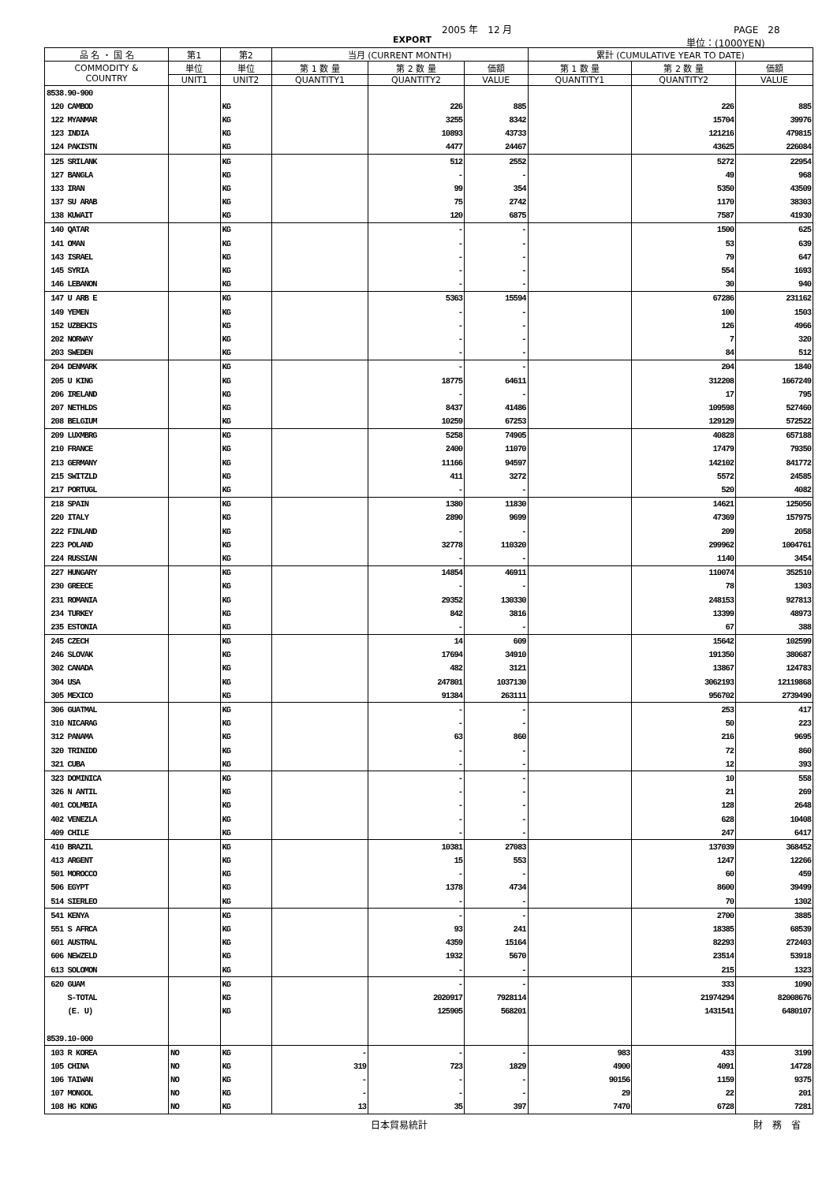2005 年　12 月 PAGE　28
EXPORT 単位：(1000YEN)
| 品 名 ・ 国 名 | 第1 | 第2 | 当月 (CURRENT MONTH) | | | 累計 (CUMULATIVE YEAR TO DATE) | | |
| --- | --- | --- | --- | --- | --- | --- | --- | --- |
| COMMODITY & COUNTRY | 単位 | 単位 | 第 1 数 量 | 第 2 数 量 | 価額 | 第 1 数 量 | 第 2 数 量 | 価額 |
| | UNIT1 | UNIT2 | QUANTITY1 | QUANTITY2 | VALUE | QUANTITY1 | QUANTITY2 | VALUE |
| 8538.90-900 | | | | | | | | |
| 120 CAMBOD | | KG | | 226 | 885 | | 226 | 885 |
| 122 MYANMAR | | KG | | 3255 | 8342 | | 15704 | 39976 |
| 123 INDIA | | KG | | 10893 | 43733 | | 121216 | 479815 |
| 124 PAKISTN | | KG | | 4477 | 24467 | | 43625 | 226084 |
| 125 SRILANK | | KG | | 512 | 2552 | | 5272 | 22954 |
| 127 BANGLA | | KG | | - | - | | 49 | 968 |
| 133 IRAN | | KG | | 99 | 354 | | 5350 | 43509 |
| 137 SU ARAB | | KG | | 75 | 2742 | | 1170 | 38303 |
| 138 KUWAIT | | KG | | 120 | 6875 | | 7587 | 41930 |
| 140 QATAR | | KG | | - | - | | 1500 | 625 |
| 141 OMAN | | KG | | - | - | | 53 | 639 |
| 143 ISRAEL | | KG | | - | - | | 79 | 647 |
| 145 SYRIA | | KG | | - | - | | 554 | 1693 |
| 146 LEBANON | | KG | | - | - | | 30 | 940 |
| 147 U ARB E | | KG | | 5363 | 15594 | | 67286 | 231162 |
| 149 YEMEN | | KG | | - | - | | 100 | 1503 |
| 152 UZBEKIS | | KG | | - | - | | 126 | 4966 |
| 202 NORWAY | | KG | | - | - | | 7 | 320 |
| 203 SWEDEN | | KG | | - | - | | 84 | 512 |
| 204 DENMARK | | KG | | - | - | | 204 | 1840 |
| 205 U KING | | KG | | 18775 | 64611 | | 312208 | 1667249 |
| 206 IRELAND | | KG | | - | - | | 17 | 795 |
| 207 NETHLDS | | KG | | 8437 | 41486 | | 109598 | 527460 |
| 208 BELGIUM | | KG | | 10259 | 67253 | | 129129 | 572522 |
| 209 LUXMBRG | | KG | | 5258 | 74905 | | 40828 | 657188 |
| 210 FRANCE | | KG | | 2400 | 11070 | | 17479 | 79350 |
| 213 GERMANY | | KG | | 11166 | 94597 | | 142102 | 841772 |
| 215 SWITZLD | | KG | | 411 | 3272 | | 5572 | 24585 |
| 217 PORTUGL | | KG | | - | - | | 520 | 4082 |
| 218 SPAIN | | KG | | 1380 | 11830 | | 14621 | 125056 |
| 220 ITALY | | KG | | 2890 | 9699 | | 47369 | 157975 |
| 222 FINLAND | | KG | | - | - | | 209 | 2058 |
| 223 POLAND | | KG | | 32778 | 110320 | | 299962 | 1004761 |
| 224 RUSSIAN | | KG | | - | - | | 1140 | 3454 |
| 227 HUNGARY | | KG | | 14854 | 46911 | | 110074 | 352510 |
| 230 GREECE | | KG | | - | - | | 78 | 1303 |
| 231 ROMANIA | | KG | | 29352 | 130330 | | 248153 | 927813 |
| 234 TURKEY | | KG | | 842 | 3816 | | 13399 | 48973 |
| 235 ESTONIA | | KG | | - | - | | 67 | 388 |
| 245 CZECH | | KG | | 14 | 609 | | 15642 | 102599 |
| 246 SLOVAK | | KG | | 17694 | 34910 | | 191350 | 380687 |
| 302 CANADA | | KG | | 482 | 3121 | | 13867 | 124783 |
| 304 USA | | KG | | 247801 | 1037130 | | 3062193 | 12119868 |
| 305 MEXICO | | KG | | 91384 | 263111 | | 956702 | 2739490 |
| 306 GUATMAL | | KG | | - | - | | 253 | 417 |
| 310 NICARAG | | KG | | - | - | | 50 | 223 |
| 312 PANAMA | | KG | | 63 | 860 | | 216 | 9695 |
| 320 TRINIDD | | KG | | - | - | | 72 | 860 |
| 321 CUBA | | KG | | - | - | | 12 | 393 |
| 323 DOMINICA | | KG | | - | - | | 10 | 558 |
| 326 N ANTIL | | KG | | - | - | | 21 | 269 |
| 401 COLMBIA | | KG | | - | - | | 128 | 2648 |
| 402 VENEZLA | | KG | | - | - | | 628 | 10408 |
| 409 CHILE | | KG | | - | - | | 247 | 6417 |
| 410 BRAZIL | | KG | | 10381 | 27083 | | 137039 | 368452 |
| 413 ARGENT | | KG | | 15 | 553 | | 1247 | 12266 |
| 501 MOROCCO | | KG | | - | - | | 60 | 459 |
| 506 EGYPT | | KG | | 1378 | 4734 | | 8600 | 39499 |
| 514 SIERLEO | | KG | | - | - | | 70 | 1302 |
| 541 KENYA | | KG | | - | - | | 2700 | 3885 |
| 551 S AFRCA | | KG | | 93 | 241 | | 18385 | 68539 |
| 601 AUSTRAL | | KG | | 4359 | 15164 | | 82293 | 272403 |
| 606 NEWZELD | | KG | | 1932 | 5670 | | 23514 | 53918 |
| 613 SOLOMON | | KG | | - | - | | 215 | 1323 |
| 620 GUAM | | KG | | - | - | | 333 | 1090 |
| S-TOTAL | | KG | | 2020917 | 7928114 | | 21974294 | 82008676 |
| (E. U) | | KG | | 125905 | 568201 | | 1431541 | 6480107 |
| 8539.10-000 | | | | | | | | |
| 103 R KOREA | NO | KG | - | - | - | 983 | 433 | 3199 |
| 105 CHINA | NO | KG | 319 | 723 | 1829 | 4900 | 4091 | 14728 |
| 106 TAIWAN | NO | KG | - | - | - | 90156 | 1159 | 9375 |
| 107 MONGOL | NO | KG | - | - | - | 29 | 22 | 201 |
| 108 HG KONG | NO | KG | 13 | 35 | 397 | 7470 | 6728 | 7281 |
日本貿易統計 財　務　省